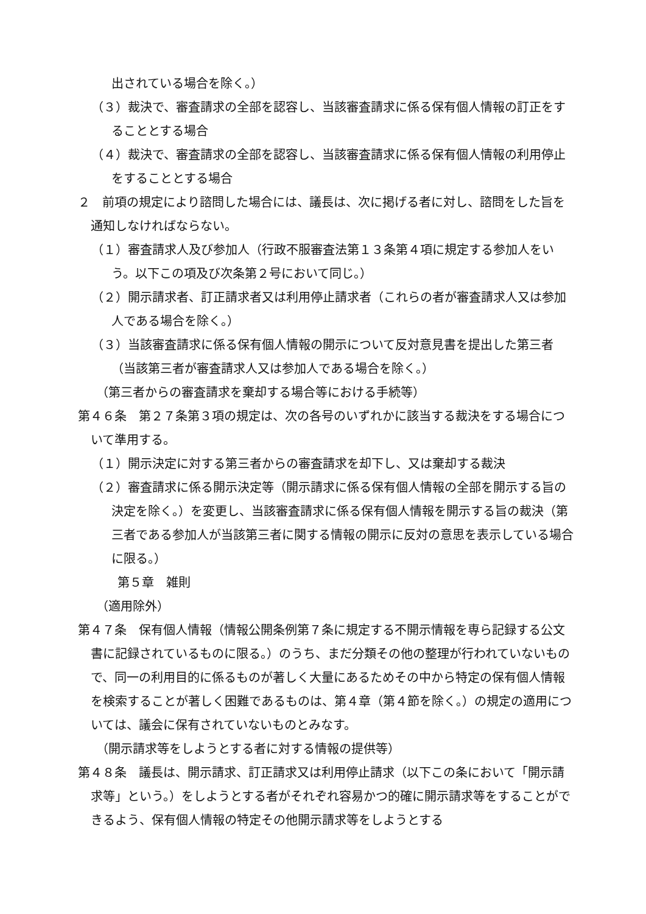出されている場合を除く。）
（３）裁決で、審査請求の全部を認容し、当該審査請求に係る保有個人情報の訂正をすることとする場合
（４）裁決で、審査請求の全部を認容し、当該審査請求に係る保有個人情報の利用停止をすることとする場合
２　前項の規定により諮問した場合には、議長は、次に掲げる者に対し、諮問をした旨を通知しなければならない。
（１）審査請求人及び参加人（行政不服審査法第１３条第４項に規定する参加人をいう。以下この項及び次条第２号において同じ。）
（２）開示請求者、訂正請求者又は利用停止請求者（これらの者が審査請求人又は参加人である場合を除く。）
（３）当該審査請求に係る保有個人情報の開示について反対意見書を提出した第三者（当該第三者が審査請求人又は参加人である場合を除く。）
（第三者からの審査請求を棄却する場合等における手続等）
第４６条　第２７条第３項の規定は、次の各号のいずれかに該当する裁決をする場合について準用する。
（１）開示決定に対する第三者からの審査請求を却下し、又は棄却する裁決
（２）審査請求に係る開示決定等（開示請求に係る保有個人情報の全部を開示する旨の決定を除く。）を変更し、当該審査請求に係る保有個人情報を開示する旨の裁決（第三者である参加人が当該第三者に関する情報の開示に反対の意思を表示している場合に限る。）
第５章　雑則
（適用除外）
第４７条　保有個人情報（情報公開条例第７条に規定する不開示情報を専ら記録する公文書に記録されているものに限る。）のうち、まだ分類その他の整理が行われていないもので、同一の利用目的に係るものが著しく大量にあるためその中から特定の保有個人情報を検索することが著しく困難であるものは、第４章（第４節を除く。）の規定の適用については、議会に保有されていないものとみなす。
（開示請求等をしようとする者に対する情報の提供等）
第４８条　議長は、開示請求、訂正請求又は利用停止請求（以下この条において「開示請求等」という。）をしようとする者がそれぞれ容易かつ的確に開示請求等をすることができるよう、保有個人情報の特定その他開示請求等をしようとする